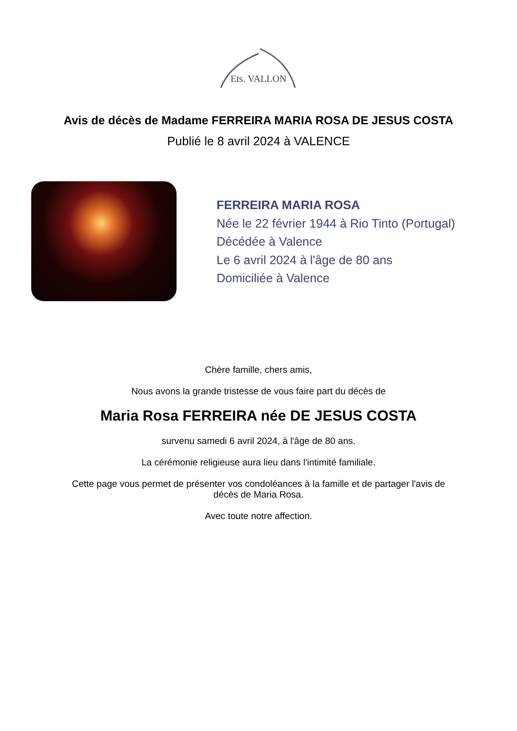Ets. VALLON
Avis de décès de Madame FERREIRA MARIA ROSA DE JESUS COSTA
Publié le 8 avril 2024 à VALENCE
FERREIRA MARIA ROSA
Née le 22 février 1944 à Rio Tinto (Portugal)
Décédée à Valence
Le 6 avril 2024 à l'âge de 80 ans
Domiciliée à Valence
Chère famille, chers amis,
Nous avons la grande tristesse de vous faire part du décès de
Maria Rosa FERREIRA née DE JESUS COSTA
survenu samedi 6 avril 2024, à l'âge de 80 ans.
La cérémonie religieuse aura lieu dans l'intimité familiale.
Cette page vous permet de présenter vos condoléances à la famille et de partager l'avis de
décès de Maria Rosa.
Avec toute notre affection.